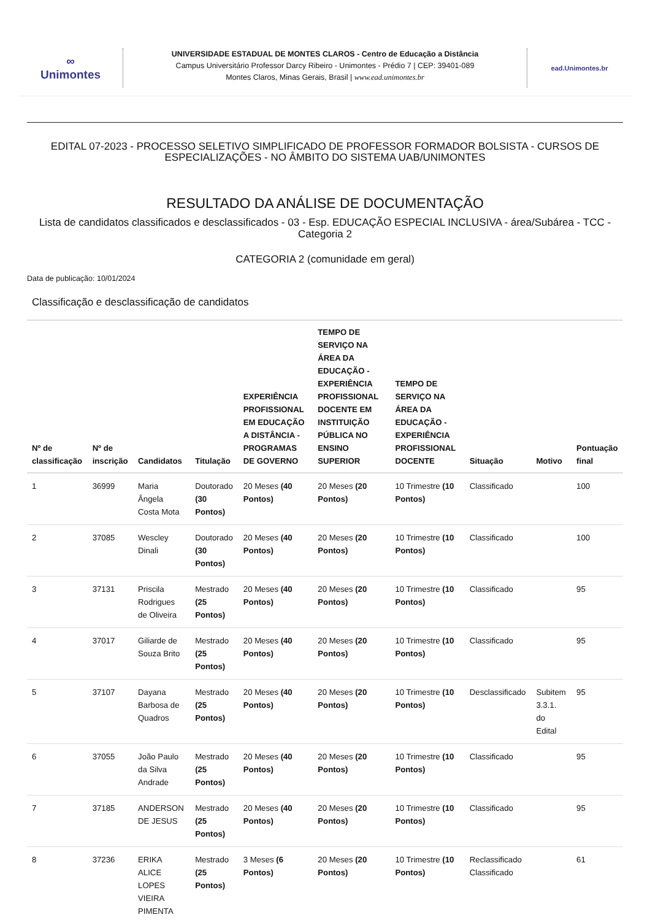∞
Unimontes
UNIVERSIDADE ESTADUAL DE MONTES CLAROS - Centro de Educação a Distância
Campus Universitário Professor Darcy Ribeiro - Unimontes - Prédio 7 | CEP: 39401-089
Montes Claros, Minas Gerais, Brasil | www.ead.unimontes.br
ead.Unimontes.br
EDITAL 07-2023 - PROCESSO SELETIVO SIMPLIFICADO DE PROFESSOR FORMADOR BOLSISTA - CURSOS DE ESPECIALIZAÇÕES - NO ÂMBITO DO SISTEMA UAB/UNIMONTES
RESULTADO DA ANÁLISE DE DOCUMENTAÇÃO
Lista de candidatos classificados e desclassificados - 03 - Esp. EDUCAÇÃO ESPECIAL INCLUSIVA - área/Subárea - TCC - Categoria 2
CATEGORIA 2 (comunidade em geral)
Data de publicação: 10/01/2024
Classificação e desclassificação de candidatos
| Nº de classificação | Nº de inscrição | Candidatos | Titulação | EXPERIÊNCIA PROFISSIONAL EM EDUCAÇÃO A DISTÂNCIA - PROGRAMAS DE GOVERNO | TEMPO DE SERVIÇO NA ÁREA DA EDUCAÇÃO - EXPERIÊNCIA PROFISSIONAL DOCENTE EM INSTITUIÇÃO PÚBLICA NO ENSINO SUPERIOR | TEMPO DE SERVIÇO NA ÁREA DA EDUCAÇÃO - EXPERIÊNCIA PROFISSIONAL DOCENTE | Situação | Motivo | Pontuação final |
| --- | --- | --- | --- | --- | --- | --- | --- | --- | --- |
| 1 | 36999 | Maria Ângela Costa Mota | Doutorado (30 Pontos) | 20 Meses (40 Pontos) | 20 Meses (20 Pontos) | 10 Trimestre (10 Pontos) | Classificado | | 100 |
| 2 | 37085 | Wescley Dinali | Doutorado (30 Pontos) | 20 Meses (40 Pontos) | 20 Meses (20 Pontos) | 10 Trimestre (10 Pontos) | Classificado | | 100 |
| 3 | 37131 | Priscila Rodrigues de Oliveira | Mestrado (25 Pontos) | 20 Meses (40 Pontos) | 20 Meses (20 Pontos) | 10 Trimestre (10 Pontos) | Classificado | | 95 |
| 4 | 37017 | Giliarde de Souza Brito | Mestrado (25 Pontos) | 20 Meses (40 Pontos) | 20 Meses (20 Pontos) | 10 Trimestre (10 Pontos) | Classificado | | 95 |
| 5 | 37107 | Dayana Barbosa de Quadros | Mestrado (25 Pontos) | 20 Meses (40 Pontos) | 20 Meses (20 Pontos) | 10 Trimestre (10 Pontos) | Desclassificado | Subitem 3.3.1. do Edital | 95 |
| 6 | 37055 | João Paulo da Silva Andrade | Mestrado (25 Pontos) | 20 Meses (40 Pontos) | 20 Meses (20 Pontos) | 10 Trimestre (10 Pontos) | Classificado | | 95 |
| 7 | 37185 | ANDERSON DE JESUS | Mestrado (25 Pontos) | 20 Meses (40 Pontos) | 20 Meses (20 Pontos) | 10 Trimestre (10 Pontos) | Classificado | | 95 |
| 8 | 37236 | ERIKA ALICE LOPES VIEIRA PIMENTA | Mestrado (25 Pontos) | 3 Meses (6 Pontos) | 20 Meses (20 Pontos) | 10 Trimestre (10 Pontos) | Reclassificado Classificado | | 61 |